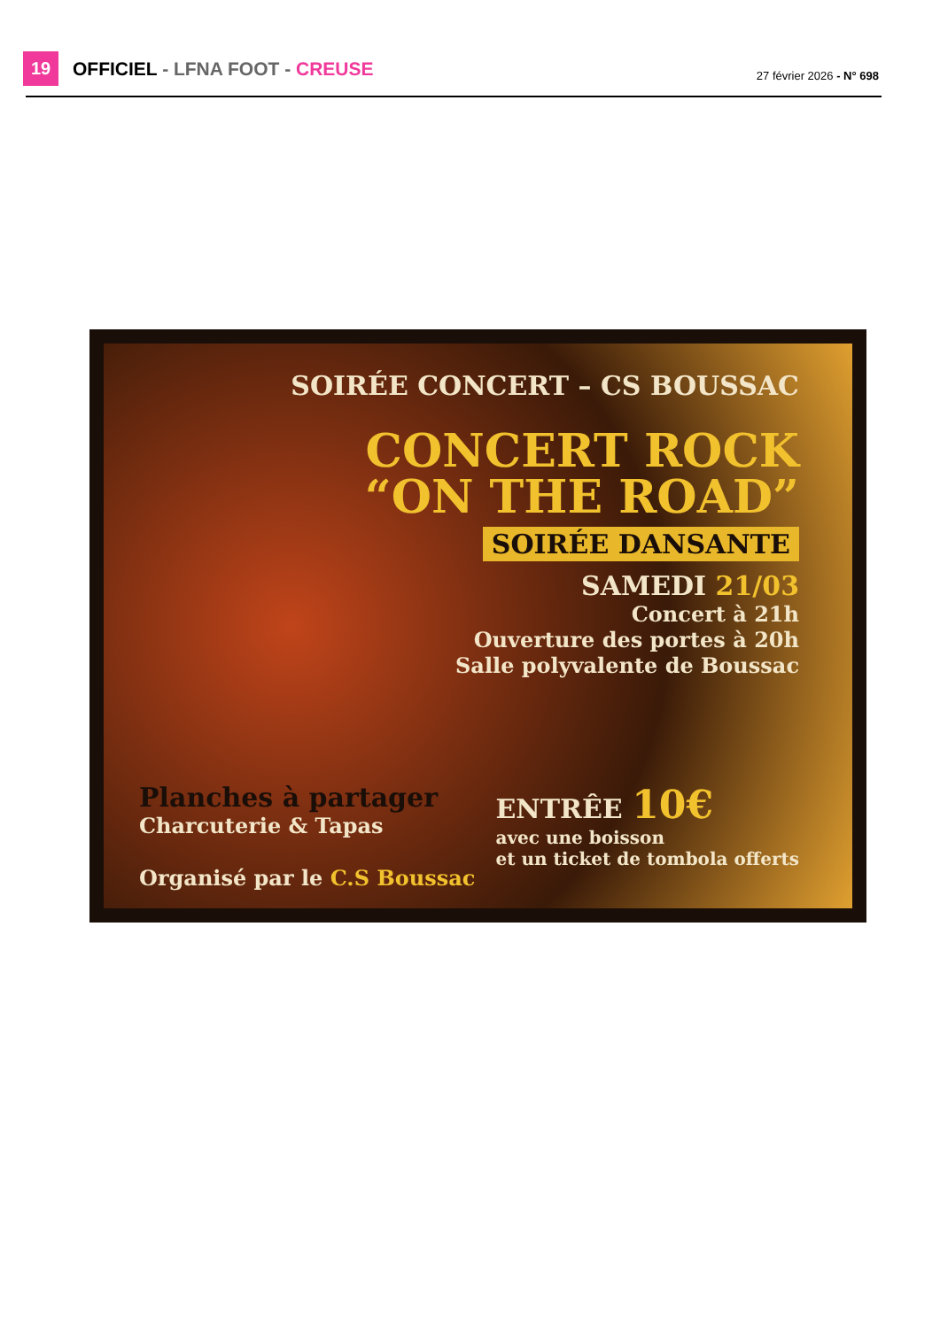19
OFFICIEL - LFNA FOOT - CREUSE
27 février 2026 - N° 698
SOIRÉE CONCERT – CS BOUSSAC
CONCERT ROCK
“ON THE ROAD”
SOIRÉE DANSANTE
SAMEDI 21/03
Concert à 21h
Ouverture des portes à 20h
Salle polyvalente de Boussac
Planches à partager
Charcuterie & Tapas
Organisé par le C.S Boussac
ENTRÊE 10€
avec une boisson
et un ticket de tombola offerts